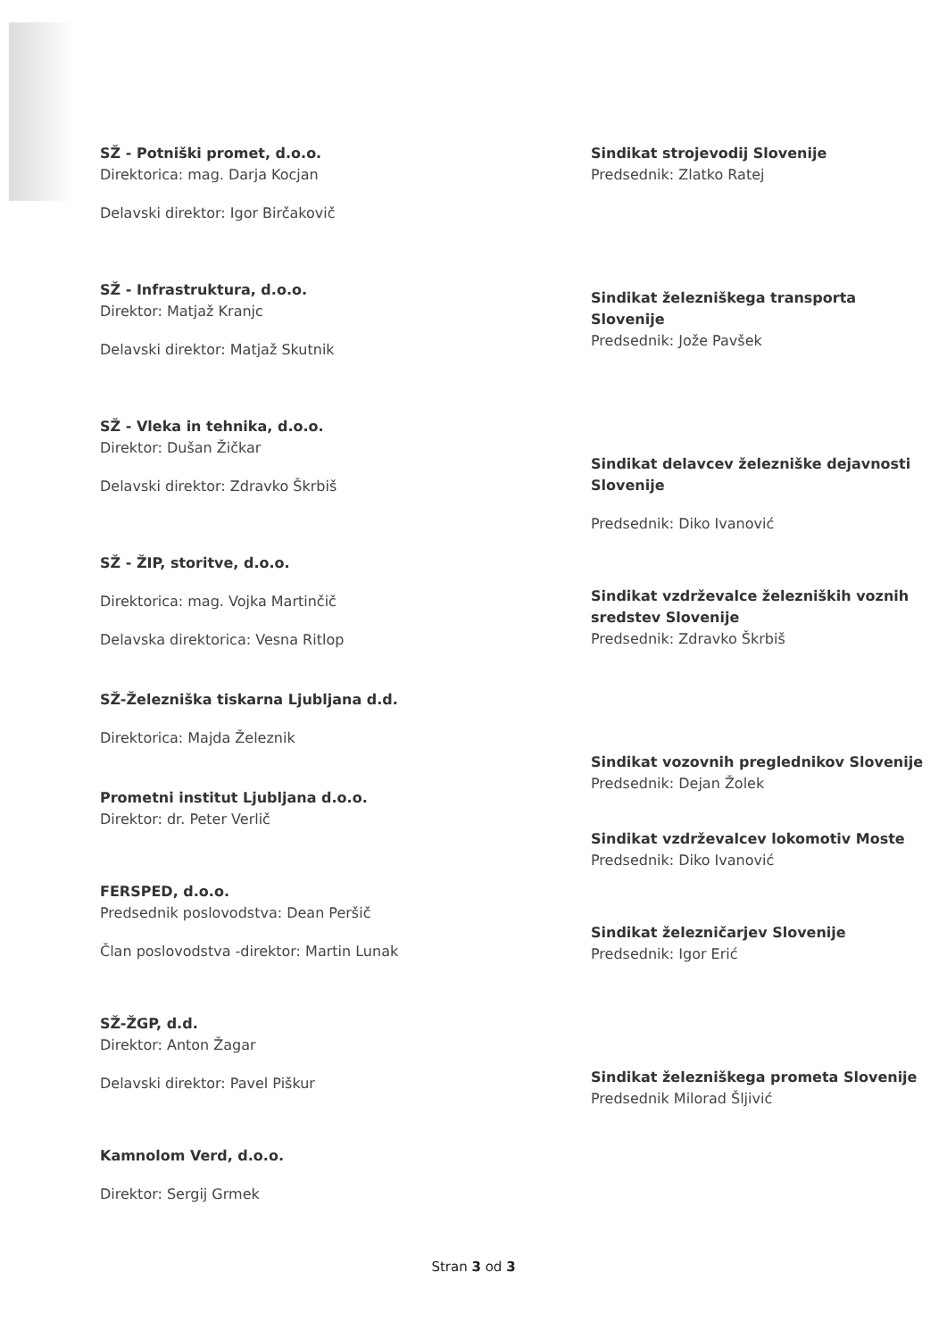SŽ - Potniški promet, d.o.o.
Direktorica: mag. Darja Kocjan
Delavski direktor: Igor Birčakovič
SŽ - Infrastruktura, d.o.o.
Direktor: Matjaž Kranjc
Delavski direktor: Matjaž Skutnik
SŽ - Vleka in tehnika, d.o.o.
Direktor: Dušan Žičkar
Delavski direktor: Zdravko Škrbiš
SŽ - ŽIP, storitve, d.o.o.
Direktorica: mag. Vojka Martinčič
Delavska direktorica: Vesna Ritlop
SŽ-Železniška tiskarna Ljubljana d.d.
Direktorica: Majda Železnik
Prometni institut Ljubljana d.o.o.
Direktor: dr. Peter Verlič
FERSPED, d.o.o.
Predsednik poslovodstva: Dean Peršič
Član poslovodstva -direktor: Martin Lunak
SŽ-ŽGP, d.d.
Direktor: Anton Žagar
Delavski direktor: Pavel Piškur
Kamnolom Verd, d.o.o.
Direktor: Sergij Grmek
Sindikat strojevodij Slovenije
Predsednik: Zlatko Ratej
Sindikat železniškega transporta Slovenije
Predsednik: Jože Pavšek
Sindikat delavcev železniške dejavnosti Slovenije
Predsednik: Diko Ivanović
Sindikat vzdrževalce železniških voznih sredstev Slovenije
Predsednik: Zdravko Škrbiš
Sindikat vozovnih preglednikov Slovenije
Predsednik: Dejan Žolek
Sindikat vzdrževalcev lokomotiv Moste
Predsednik: Diko Ivanović
Sindikat železničarjev Slovenije
Predsednik: Igor Erić
Sindikat železniškega prometa Slovenije
Predsednik Milorad Šljivić
Stran 3 od 3